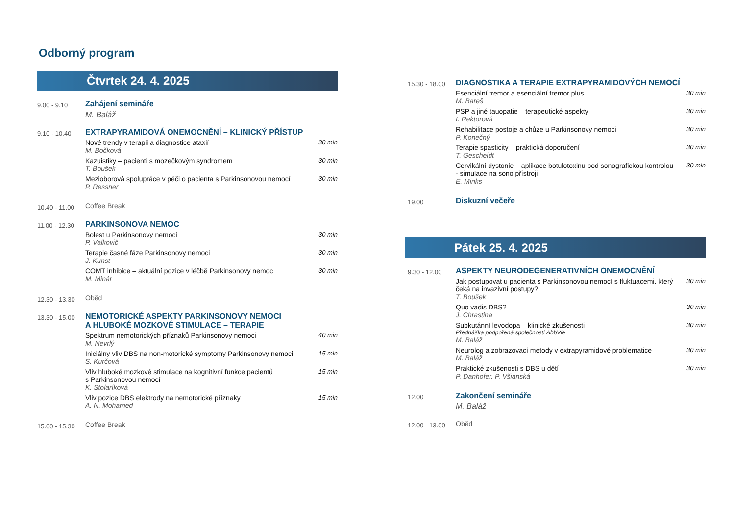Odborný program
Čtvrtek 24. 4. 2025
9.00 - 9.10
Zahájení semináře
M. Baláž
9.10 - 10.40
EXTRAPYRAMIDOVÁ ONEMOCNĚNÍ – KLINICKÝ PŘÍSTUP
Nové trendy v terapii a diagnostice ataxií
M. Bočková
30 min
Kazuistiky – pacienti s mozečkovým syndromem
T. Boušek
30 min
Mezioborová spolupráce v péči o pacienta s Parkinsonovou nemocí
P. Ressner
30 min
10.40 - 11.00
Coffee Break
11.00 - 12.30
PARKINSONOVA NEMOC
Bolest u Parkinsonovy nemoci
P. Valkovič
30 min
Terapie časné fáze Parkinsonovy nemoci
J. Kunst
30 min
COMT inhibice – aktuální pozice v léčbě Parkinsonovy nemoc
M. Minár
30 min
12.30 - 13.30
Oběd
13.30 - 15.00
NEMOTORICKÉ ASPEKTY PARKINSONOVY NEMOCI
A HLUBOKÉ MOZKOVÉ STIMULACE – TERAPIE
Spektrum nemotorických příznaků Parkinsonovy nemoci
M. Nevrlý
40 min
Iniciálny vliv DBS na non-motorické symptomy Parkinsonovy nemoci
S. Kurčová
15 min
Vliv hluboké mozkové stimulace na kognitivní funkce pacientů
s Parkinsonovou nemocí
K. Stolaríková
15 min
Vliv pozice DBS elektrody na nemotorické příznaky
A. N. Mohamed
15 min
15.00 - 15.30
Coffee Break
15.30 - 18.00
DIAGNOSTIKA A TERAPIE EXTRAPYRAMIDOVÝCH NEMOCÍ
Esenciální tremor a esenciální tremor plus
M. Bareš
30 min
PSP a jiné tauopatie – terapeutické aspekty
I. Rektorová
30 min
Rehabilitace postoje a chůze u Parkinsonovy nemoci
P. Konečný
30 min
Terapie spasticity – praktická doporučení
T. Gescheidt
30 min
Cervikální dystonie – aplikace botulotoxinu pod sonografickou kontrolou - simulace na sono přístroji
E. Minks
30 min
19.00
Diskuzní večeře
Pátek 25. 4. 2025
9.30 - 12.00
ASPEKTY NEURODEGENERATIVNÍCH ONEMOCNĚNÍ
Jak postupovat u pacienta s Parkinsonovou nemocí s fluktuacemi, který čeká na invazivní postupy?
T. Boušek
30 min
Quo vadis DBS?
J. Chrastina
30 min
Subkutánní levodopa – klinické zkušenosti
Přednáška podpořená společností AbbVie
M. Baláž
30 min
Neurolog a zobrazovací metody v extrapyramidové problematice
M. Baláž
30 min
Praktické zkušenosti s DBS u dětí
P. Danhofer, P. Všianská
30 min
12.00
Zakončení semináře
M. Baláž
12.00 - 13.00
Oběd